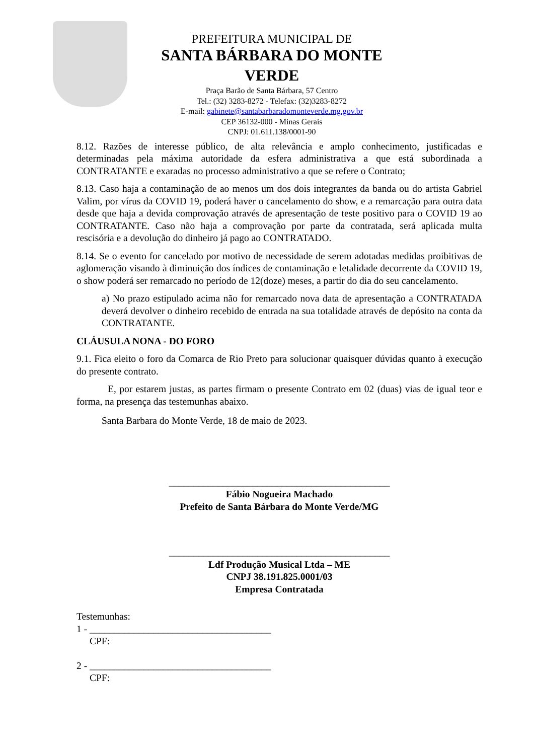PREFEITURA MUNICIPAL DE
SANTA BÁRBARA DO MONTE VERDE
Praça Barão de Santa Bárbara, 57 Centro
Tel.: (32) 3283-8272 - Telefax: (32)3283-8272
E-mail: gabinete@santabarbaradomonteverde.mg.gov.br
CEP 36132-000 - Minas Gerais
CNPJ: 01.611.138/0001-90
8.12. Razões de interesse público, de alta relevância e amplo conhecimento, justificadas e determinadas pela máxima autoridade da esfera administrativa a que está subordinada a CONTRATANTE e exaradas no processo administrativo a que se refere o Contrato;
8.13. Caso haja a contaminação de ao menos um dos dois integrantes da banda ou do artista Gabriel Valim, por vírus da COVID 19, poderá haver o cancelamento do show, e a remarcação para outra data desde que haja a devida comprovação através de apresentação de teste positivo para o COVID 19 ao CONTRATANTE. Caso não haja a comprovação por parte da contratada, será aplicada multa rescisória e a devolução do dinheiro já pago ao CONTRATADO.
8.14. Se o evento for cancelado por motivo de necessidade de serem adotadas medidas proibitivas de aglomeração visando à diminuição dos índices de contaminação e letalidade decorrente da COVID 19, o show poderá ser remarcado no período de 12(doze) meses, a partir do dia do seu cancelamento.
a) No prazo estipulado acima não for remarcado nova data de apresentação a CONTRATADA deverá devolver o dinheiro recebido de entrada na sua totalidade através de depósito na conta da CONTRATANTE.
CLÁUSULA NONA - DO FORO
9.1. Fica eleito o foro da Comarca de Rio Preto para solucionar quaisquer dúvidas quanto à execução do presente contrato.
E, por estarem justas, as partes firmam o presente Contrato em 02 (duas) vias de igual teor e forma, na presença das testemunhas abaixo.
Santa Barbara do Monte Verde, 18 de maio de 2023.
_____________________________________________
Fábio Nogueira Machado
Prefeito de Santa Bárbara do Monte Verde/MG
_____________________________________________
Ldf Produção Musical Ltda – ME
CNPJ 38.191.825.0001/03
Empresa Contratada
Testemunhas:
1 - _____________________________________
CPF:
2 - _____________________________________
CPF: